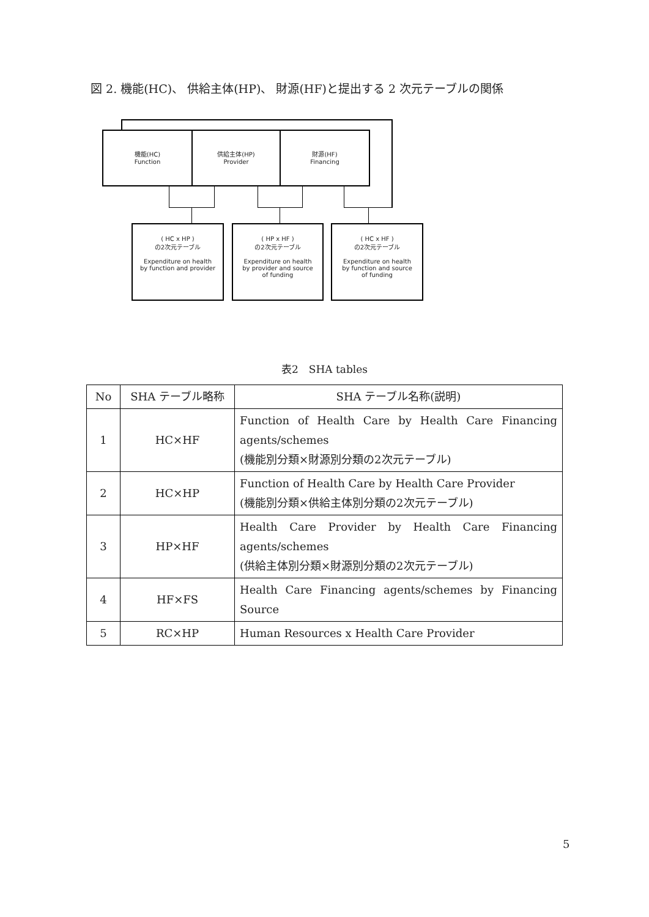図 2. 機能(HC)、 供給主体(HP)、 財源(HF)と提出する 2 次元テーブルの関係
機能(HC)
Function
供給主体(HP)
Provider
財源(HF)
Financing
( HC x HP )
の2次元テーブル
Expenditure on health
by function and provider
( HP x HF )
の2次元テーブル
Expenditure on health
by provider and source
of funding
( HC x HF )
の2次元テーブル
Expenditure on health
by function and source
of funding
表2　SHA tables
| No | SHA テーブル略称 | SHA テーブル名称(説明) |
| --- | --- | --- |
| 1 | HC×HF | Function of Health Care by Health Care Financing agents/schemes (機能別分類×財源別分類の2次元テーブル) |
| 2 | HC×HP | Function of Health Care by Health Care Provider (機能別分類×供給主体別分類の2次元テーブル) |
| 3 | HP×HF | Health Care Provider by Health Care Financing agents/schemes (供給主体別分類×財源別分類の2次元テーブル) |
| 4 | HF×FS | Health Care Financing agents/schemes by Financing Source |
| 5 | RC×HP | Human Resources x Health Care Provider |
5